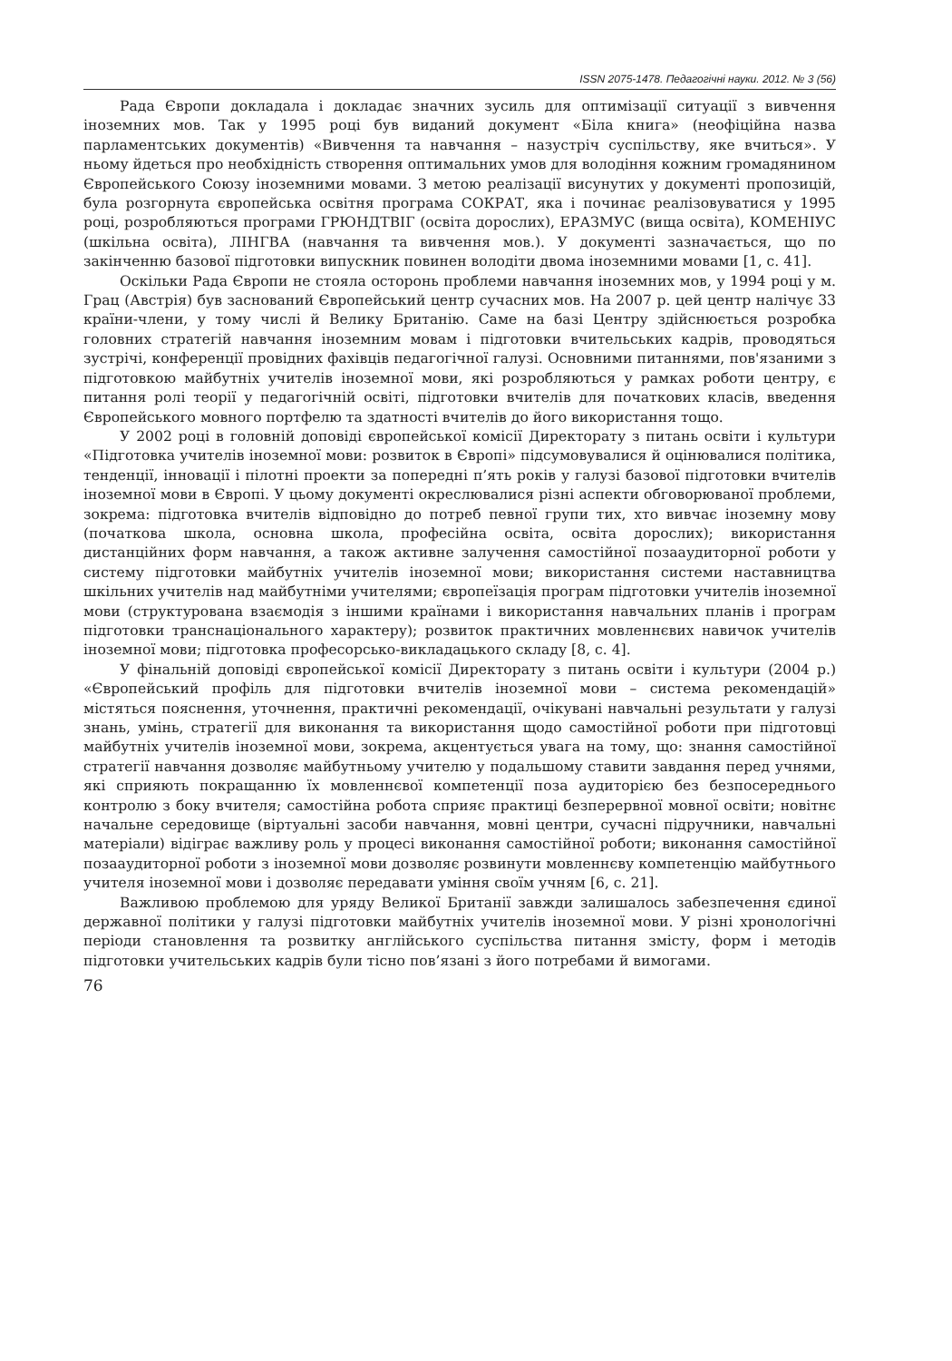ISSN 2075-1478. Педагогічні науки. 2012. № 3 (56)
Рада Європи докладала і докладає значних зусиль для оптимізації ситуації з вивчення іноземних мов. Так у 1995 році був виданий документ «Біла книга» (неофіційна назва парламентських документів) «Вивчення та навчання – назустріч суспільству, яке вчиться». У ньому йдеться про необхідність створення оптимальних умов для володіння кожним громадянином Європейського Союзу іноземними мовами. З метою реалізації висунутих у документі пропозицій, була розгорнута європейська освітня програма СОКРАТ, яка і починає реалізовуватися у 1995 році, розробляються програми ГРЮНДТВІГ (освіта дорослих), ЕРАЗМУС (вища освіта), КОМЕНІУС (шкільна освіта), ЛІНГВА (навчання та вивчення мов.). У документі зазначається, що по закінченню базової підготовки випускник повинен володіти двома іноземними мовами [1, с. 41].
Оскільки Рада Європи не стояла осторонь проблеми навчання іноземних мов, у 1994 році у м. Грац (Австрія) був заснований Європейський центр сучасних мов. На 2007 р. цей центр налічує 33 країни-члени, у тому числі й Велику Британію. Саме на базі Центру здійснюється розробка головних стратегій навчання іноземним мовам і підготовки вчительських кадрів, проводяться зустрічі, конференції провідних фахівців педагогічної галузі. Основними питаннями, пов'язаними з підготовкою майбутніх учителів іноземної мови, які розробляються у рамках роботи центру, є питання ролі теорії у педагогічній освіті, підготовки вчителів для початкових класів, введення Європейського мовного портфелю та здатності вчителів до його використання тощо.
У 2002 році в головній доповіді європейської комісії Директорату з питань освіти і культури «Підготовка учителів іноземної мови: розвиток в Європі» підсумовувалися й оцінювалися політика, тенденції, інновації і пілотні проекти за попередні п’ять років у галузі базової підготовки вчителів іноземної мови в Європі. У цьому документі окреслювалися різні аспекти обговорюваної проблеми, зокрема: підготовка вчителів відповідно до потреб певної групи тих, хто вивчає іноземну мову (початкова школа, основна школа, професійна освіта, освіта дорослих); використання дистанційних форм навчання, а також активне залучення самостійної позааудиторної роботи у систему підготовки майбутніх учителів іноземної мови; використання системи наставництва шкільних учителів над майбутніми учителями; європеїзація програм підготовки учителів іноземної мови (структурована взаємодія з іншими країнами і використання навчальних планів і програм підготовки транснаціонального характеру); розвиток практичних мовленнєвих навичок учителів іноземної мови; підготовка професорсько-викладацького складу [8, с. 4].
У фінальній доповіді європейської комісії Директорату з питань освіти і культури (2004 р.) «Європейський профіль для підготовки вчителів іноземної мови – система рекомендацій» містяться пояснення, уточнення, практичні рекомендації, очікувані навчальні результати у галузі знань, умінь, стратегії для виконання та використання щодо самостійної роботи при підготовці майбутніх учителів іноземної мови, зокрема, акцентується увага на тому, що: знання самостійної стратегії навчання дозволяє майбутньому учителю у подальшому ставити завдання перед учнями, які сприяють покращанню їх мовленнєвої компетенції поза аудиторією без безпосереднього контролю з боку вчителя; самостійна робота сприяє практиці безперервної мовної освіти; новітнє начальне середовище (віртуальні засоби навчання, мовні центри, сучасні підручники, навчальні матеріали) відіграє важливу роль у процесі виконання самостійної роботи; виконання самостійної позааудиторної роботи з іноземної мови дозволяє розвинути мовленнєву компетенцію майбутнього учителя іноземної мови і дозволяє передавати уміння своїм учням [6, с. 21].
Важливою проблемою для уряду Великої Британії завжди залишалось забезпечення єдиної державної політики у галузі підготовки майбутніх учителів іноземної мови. У різні хронологічні періоди становлення та розвитку англійського суспільства питання змісту, форм і методів підготовки учительських кадрів були тісно пов’язані з його потребами й вимогами.
76